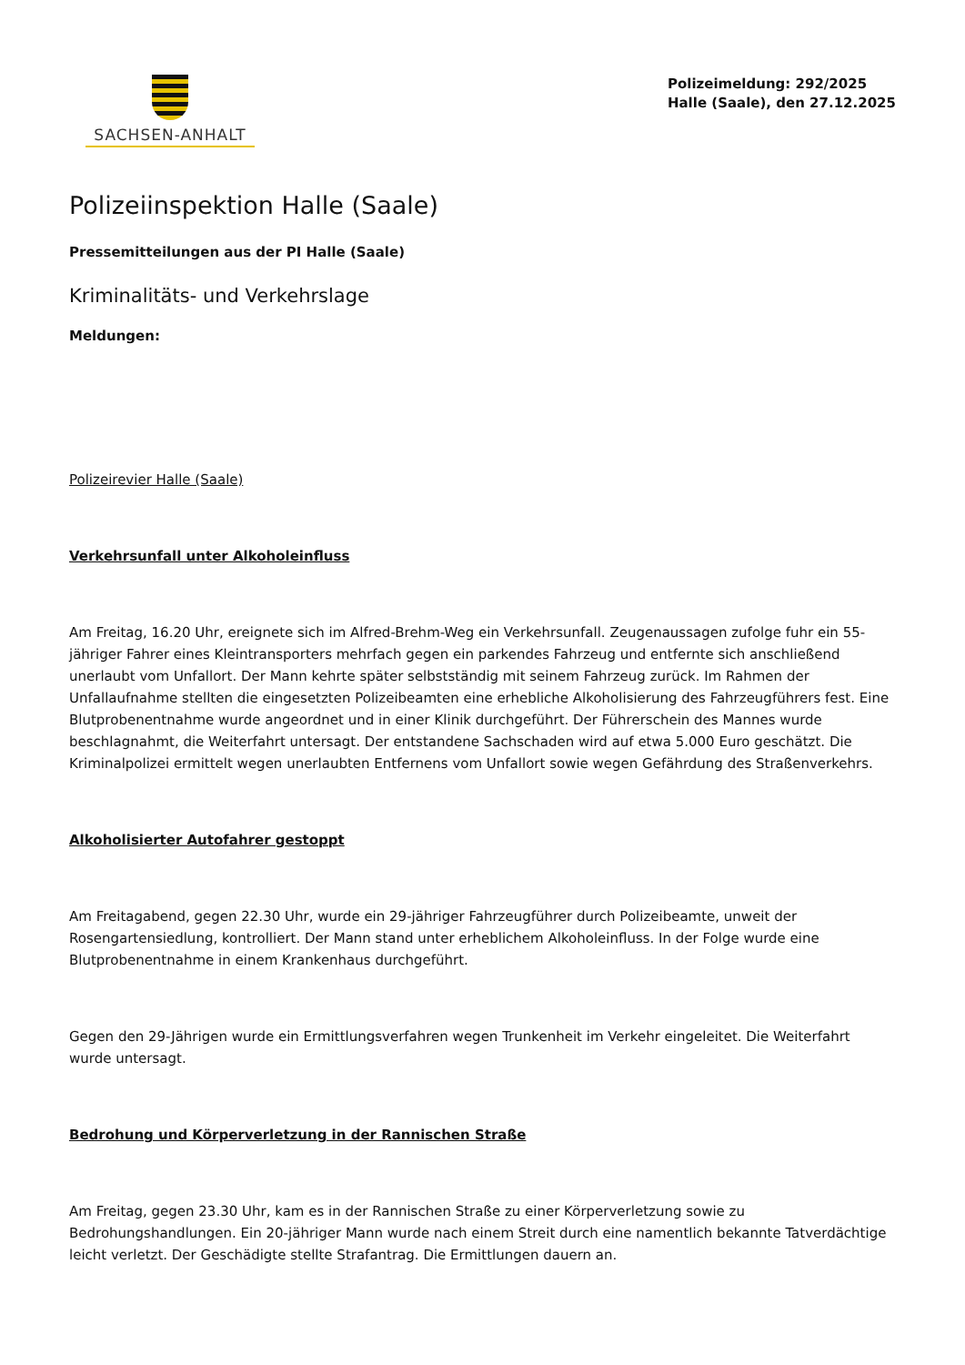SACHSEN-ANHALT
Polizeimeldung: 292/2025
Halle (Saale), den 27.12.2025
Polizeiinspektion Halle (Saale)
Pressemitteilungen aus der PI Halle (Saale)
Kriminalitäts- und Verkehrslage
Meldungen:
Polizeirevier Halle (Saale)
Verkehrsunfall unter Alkoholeinfluss
Am Freitag, 16.20 Uhr, ereignete sich im Alfred-Brehm-Weg ein Verkehrsunfall. Zeugenaussagen zufolge fuhr ein 55-jähriger Fahrer eines Kleintransporters mehrfach gegen ein parkendes Fahrzeug und entfernte sich anschließend unerlaubt vom Unfallort. Der Mann kehrte später selbstständig mit seinem Fahrzeug zurück. Im Rahmen der Unfallaufnahme stellten die eingesetzten Polizeibeamten eine erhebliche Alkoholisierung des Fahrzeugführers fest. Eine Blutprobenentnahme wurde angeordnet und in einer Klinik durchgeführt. Der Führerschein des Mannes wurde beschlagnahmt, die Weiterfahrt untersagt. Der entstandene Sachschaden wird auf etwa 5.000 Euro geschätzt. Die Kriminalpolizei ermittelt wegen unerlaubten Entfernens vom Unfallort sowie wegen Gefährdung des Straßenverkehrs.
Alkoholisierter Autofahrer gestoppt
Am Freitagabend, gegen 22.30 Uhr, wurde ein 29-jähriger Fahrzeugführer durch Polizeibeamte, unweit der Rosengartensiedlung, kontrolliert. Der Mann stand unter erheblichem Alkoholeinfluss. In der Folge wurde eine Blutprobenentnahme in einem Krankenhaus durchgeführt.
Gegen den 29-Jährigen wurde ein Ermittlungsverfahren wegen Trunkenheit im Verkehr eingeleitet. Die Weiterfahrt wurde untersagt.
Bedrohung und Körperverletzung in der Rannischen Straße
Am Freitag, gegen 23.30 Uhr, kam es in der Rannischen Straße zu einer Körperverletzung sowie zu Bedrohungshandlungen. Ein 20-jähriger Mann wurde nach einem Streit durch eine namentlich bekannte Tatverdächtige leicht verletzt. Der Geschädigte stellte Strafantrag. Die Ermittlungen dauern an.